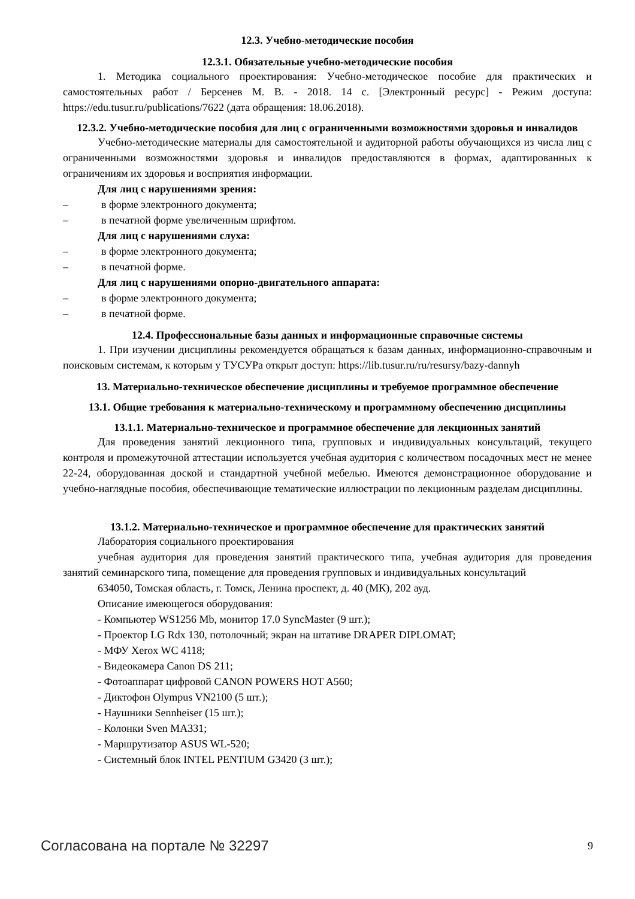12.3. Учебно-методические пособия
12.3.1. Обязательные учебно-методические пособия
1. Методика социального проектирования: Учебно-методическое пособие для практических и самостоятельных работ / Берсенев М. В. - 2018. 14 с. [Электронный ресурс] - Режим доступа: https://edu.tusur.ru/publications/7622 (дата обращения: 18.06.2018).
12.3.2. Учебно-методические пособия для лиц с ограниченными возможностями здоровья и инвалидов
Учебно-методические материалы для самостоятельной и аудиторной работы обучающихся из числа лиц с ограниченными возможностями здоровья и инвалидов предоставляются в формах, адаптированных к ограничениям их здоровья и восприятия информации.
Для лиц с нарушениями зрения:
– в форме электронного документа;
– в печатной форме увеличенным шрифтом.
Для лиц с нарушениями слуха:
– в форме электронного документа;
– в печатной форме.
Для лиц с нарушениями опорно-двигательного аппарата:
– в форме электронного документа;
– в печатной форме.
12.4. Профессиональные базы данных и информационные справочные системы
1. При изучении дисциплины рекомендуется обращаться к базам данных, информационно-справочным и поисковым системам, к которым у ТУСУРа открыт доступ: https://lib.tusur.ru/ru/resursy/bazy-dannyh
13. Материально-техническое обеспечение дисциплины и требуемое программное обеспечение
13.1. Общие требования к материально-техническому и программному обеспечению дисциплины
13.1.1. Материально-техническое и программное обеспечение для лекционных занятий
Для проведения занятий лекционного типа, групповых и индивидуальных консультаций, текущего контроля и промежуточной аттестации используется учебная аудитория с количеством посадочных мест не менее 22-24, оборудованная доской и стандартной учебной мебелью. Имеются демонстрационное оборудование и учебно-наглядные пособия, обеспечивающие тематические иллюстрации по лекционным разделам дисциплины.
13.1.2. Материально-техническое и программное обеспечение для практических занятий
Лаборатория социального проектирования
учебная аудитория для проведения занятий практического типа, учебная аудитория для проведения занятий семинарского типа, помещение для проведения групповых и индивидуальных консультаций
634050, Томская область, г. Томск, Ленина проспект, д. 40 (МК), 202 ауд.
Описание имеющегося оборудования:
- Компьютер WS1256 Mb, монитор 17.0 SyncMaster (9 шт.);
- Проектор LG Rdx 130, потолочный; экран на штативе DRAPER DIPLOMAT;
- МФУ Xerox WC 4118;
- Видеокамера Canon DS 211;
- Фотоаппарат цифровой CANON POWERS HOT A560;
- Диктофон Olympus VN2100 (5 шт.);
- Наушники Sennheiser (15 шт.);
- Колонки Sven MA331;
- Маршрутизатор ASUS WL-520;
- Системный блок INTEL PENTIUM G3420 (3 шт.);
Согласована на портале № 32297 9